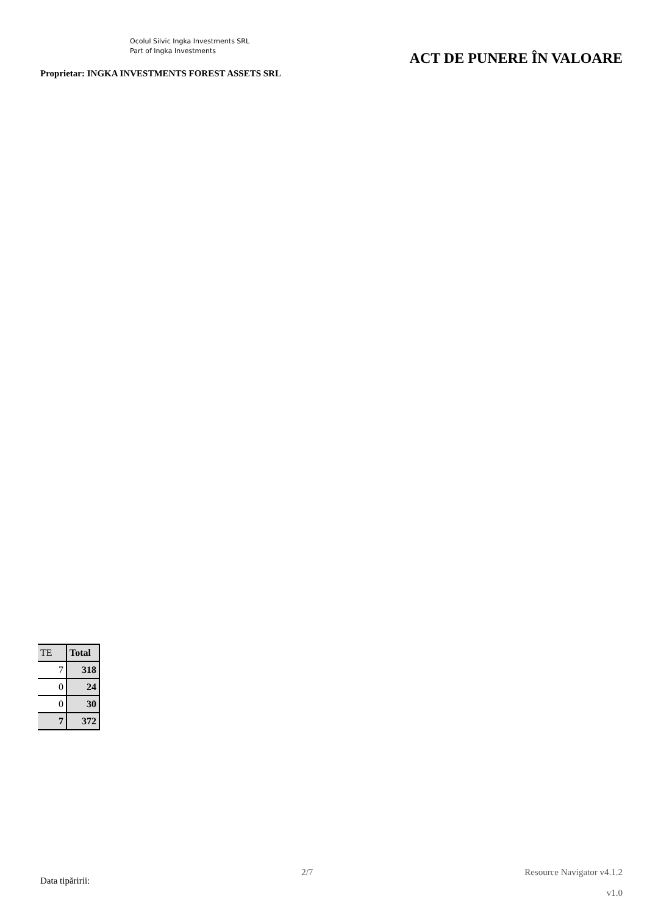Ocolul Silvic Ingka Investments SRL
Part of Ingka Investments
Proprietar: INGKA INVESTMENTS FOREST ASSETS SRL
ACT DE PUNERE ÎN VALOARE
| TE | Total |
| 7 | 318 |
| 0 | 24 |
| 0 | 30 |
| 7 | 372 |
Data tipăririi:
2/7 Resource Navigator v4.1.2
v1.0